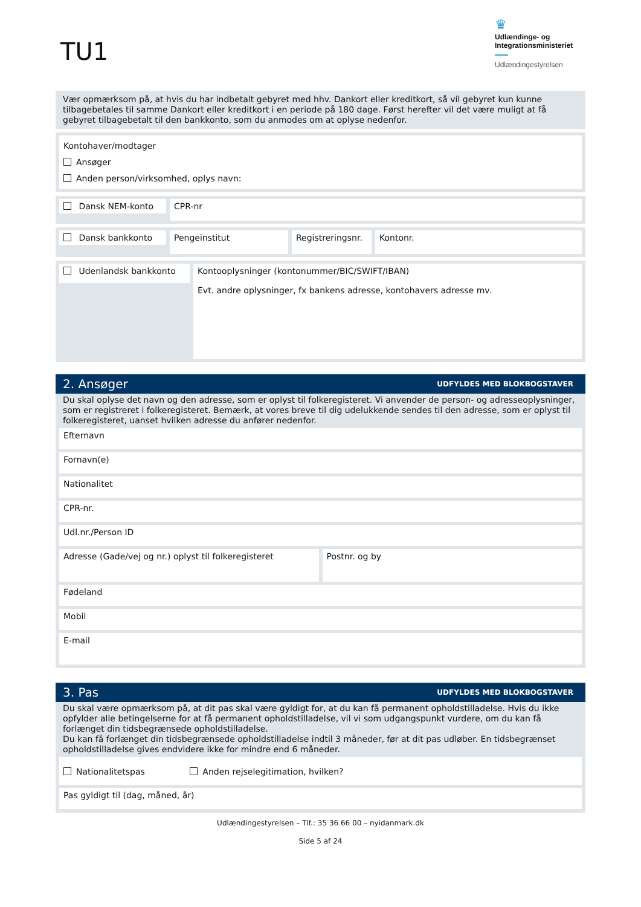TU1
♛
Udlændinge- og
Integrationsministeriet
Udlændingestyrelsen
Vær opmærksom på, at hvis du har indbetalt gebyret med hhv. Dankort eller kreditkort, så vil gebyret kun kunne tilbagebetales til samme Dankort eller kreditkort i en periode på 180 dage. Først herefter vil det være muligt at få gebyret tilbagebetalt til den bankkonto, som du anmodes om at oplyse nedenfor.
Kontohaver/modtager
Ansøger
Anden person/virksomhed, oplys navn:
Dansk NEM-konto
CPR-nr
Dansk bankkonto
Pengeinstitut
Registreringsnr.
Kontonr.
Udenlandsk bankkonto Kontooplysninger (kontonummer/BIC/SWIFT/IBAN)
Evt. andre oplysninger, fx bankens adresse, kontohavers adresse mv.
2. Ansøger
UDFYLDES MED BLOKBOGSTAVER
Du skal oplyse det navn og den adresse, som er oplyst til folkeregisteret. Vi anvender de person- og adresseoplysninger, som er registreret i folkeregisteret. Bemærk, at vores breve til dig udelukkende sendes til den adresse, som er oplyst til folkeregisteret, uanset hvilken adresse du anfører nedenfor.
Efternavn
Fornavn(e)
Nationalitet
CPR-nr.
Udl.nr./Person ID
Adresse (Gade/vej og nr.) oplyst til folkeregisteret
Postnr. og by
Fødeland
Mobil
E-mail
3. Pas
UDFYLDES MED BLOKBOGSTAVER
Du skal være opmærksom på, at dit pas skal være gyldigt for, at du kan få permanent opholdstilladelse. Hvis du ikke opfylder alle betingelserne for at få permanent opholdstilladelse, vil vi som udgangspunkt vurdere, om du kan få forlænget din tidsbegrænsede opholdstilladelse.
Du kan få forlænget din tidsbegrænsede opholdstilladelse indtil 3 måneder, før at dit pas udløber. En tidsbegrænset opholdstilladelse gives endvidere ikke for mindre end 6 måneder.
Nationalitetspas Anden rejselegitimation, hvilken?
Pas gyldigt til (dag, måned, år)
Udlændingestyrelsen – Tlf.: 35 36 66 00 – nyidanmark.dk
Side 5 af 24